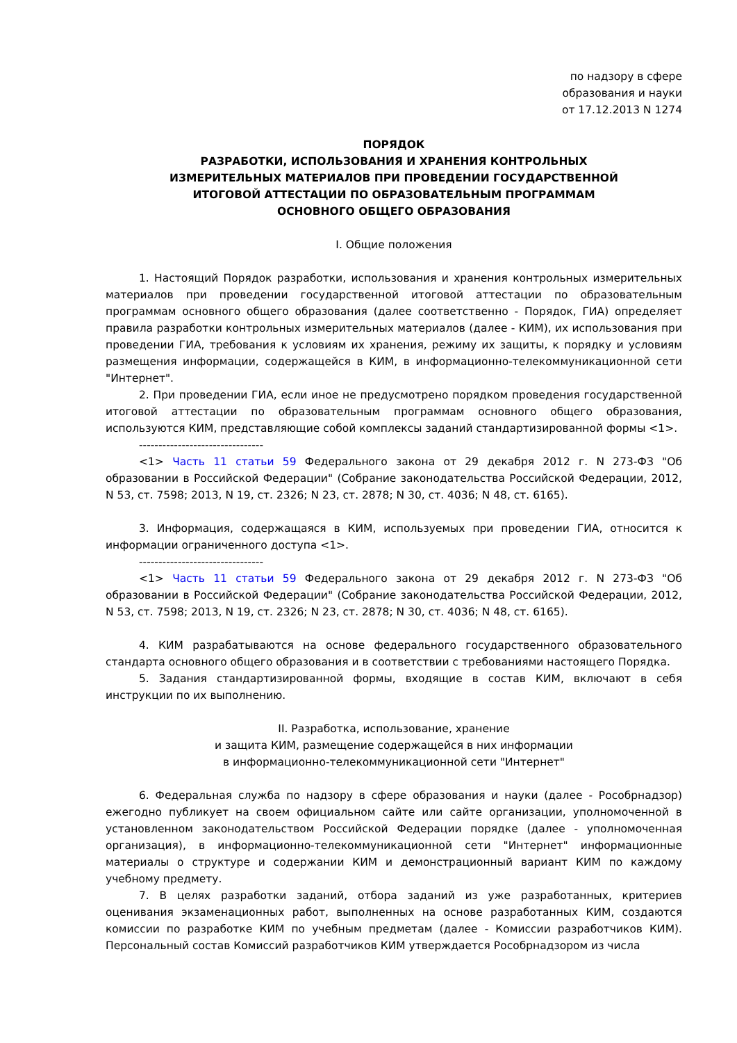по надзору в сфере
образования и науки
от 17.12.2013 N 1274
ПОРЯДОК
РАЗРАБОТКИ, ИСПОЛЬЗОВАНИЯ И ХРАНЕНИЯ КОНТРОЛЬНЫХ
ИЗМЕРИТЕЛЬНЫХ МАТЕРИАЛОВ ПРИ ПРОВЕДЕНИИ ГОСУДАРСТВЕННОЙ
ИТОГОВОЙ АТТЕСТАЦИИ ПО ОБРАЗОВАТЕЛЬНЫМ ПРОГРАММАМ
ОСНОВНОГО ОБЩЕГО ОБРАЗОВАНИЯ
I. Общие положения
1. Настоящий Порядок разработки, использования и хранения контрольных измерительных материалов при проведении государственной итоговой аттестации по образовательным программам основного общего образования (далее соответственно - Порядок, ГИА) определяет правила разработки контрольных измерительных материалов (далее - КИМ), их использования при проведении ГИА, требования к условиям их хранения, режиму их защиты, к порядку и условиям размещения информации, содержащейся в КИМ, в информационно-телекоммуникационной сети "Интернет".
2. При проведении ГИА, если иное не предусмотрено порядком проведения государственной итоговой аттестации по образовательным программам основного общего образования, используются КИМ, представляющие собой комплексы заданий стандартизированной формы <1>.
--------------------------------
<1> Часть 11 статьи 59 Федерального закона от 29 декабря 2012 г. N 273-ФЗ "Об образовании в Российской Федерации" (Собрание законодательства Российской Федерации, 2012, N 53, ст. 7598; 2013, N 19, ст. 2326; N 23, ст. 2878; N 30, ст. 4036; N 48, ст. 6165).
3. Информация, содержащаяся в КИМ, используемых при проведении ГИА, относится к информации ограниченного доступа <1>.
--------------------------------
<1> Часть 11 статьи 59 Федерального закона от 29 декабря 2012 г. N 273-ФЗ "Об образовании в Российской Федерации" (Собрание законодательства Российской Федерации, 2012, N 53, ст. 7598; 2013, N 19, ст. 2326; N 23, ст. 2878; N 30, ст. 4036; N 48, ст. 6165).
4. КИМ разрабатываются на основе федерального государственного образовательного стандарта основного общего образования и в соответствии с требованиями настоящего Порядка.
5. Задания стандартизированной формы, входящие в состав КИМ, включают в себя инструкции по их выполнению.
II. Разработка, использование, хранение
и защита КИМ, размещение содержащейся в них информации
в информационно-телекоммуникационной сети "Интернет"
6. Федеральная служба по надзору в сфере образования и науки (далее - Рособрнадзор) ежегодно публикует на своем официальном сайте или сайте организации, уполномоченной в установленном законодательством Российской Федерации порядке (далее - уполномоченная организация), в информационно-телекоммуникационной сети "Интернет" информационные материалы о структуре и содержании КИМ и демонстрационный вариант КИМ по каждому учебному предмету.
7. В целях разработки заданий, отбора заданий из уже разработанных, критериев оценивания экзаменационных работ, выполненных на основе разработанных КИМ, создаются комиссии по разработке КИМ по учебным предметам (далее - Комиссии разработчиков КИМ). Персональный состав Комиссий разработчиков КИМ утверждается Рособрнадзором из числа